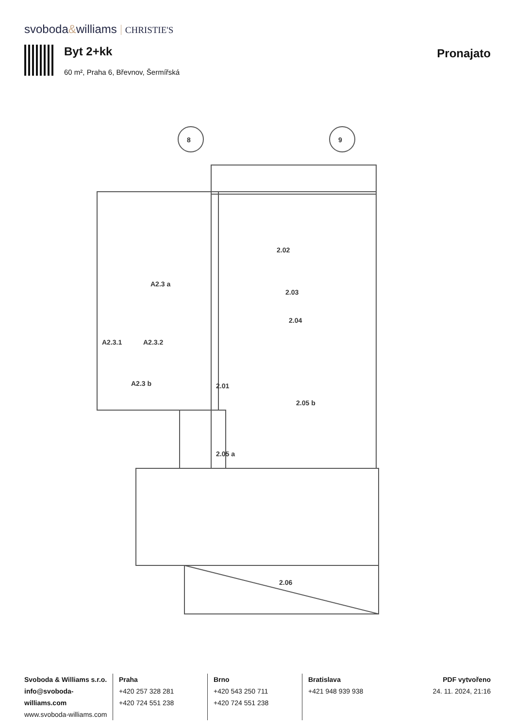svoboda&williams CHRISTIE'S
Byt 2+kk
60 m², Praha 6, Břevnov, Šermířská
Pronajato
8
9
2.02
2.03
2.04
A2.3 a
A2.3.1
A2.3.2
A2.3 b
2.01
2.05 b
2.05 a
2.06
Svoboda & Williams s.r.o.
info@svoboda-williams.com
www.svoboda-williams.com
Praha
+420 257 328 281
+420 724 551 238
Brno
+420 543 250 711
+420 724 551 238
Bratislava
+421 948 939 938
PDF vytvořeno
24. 11. 2024, 21:16